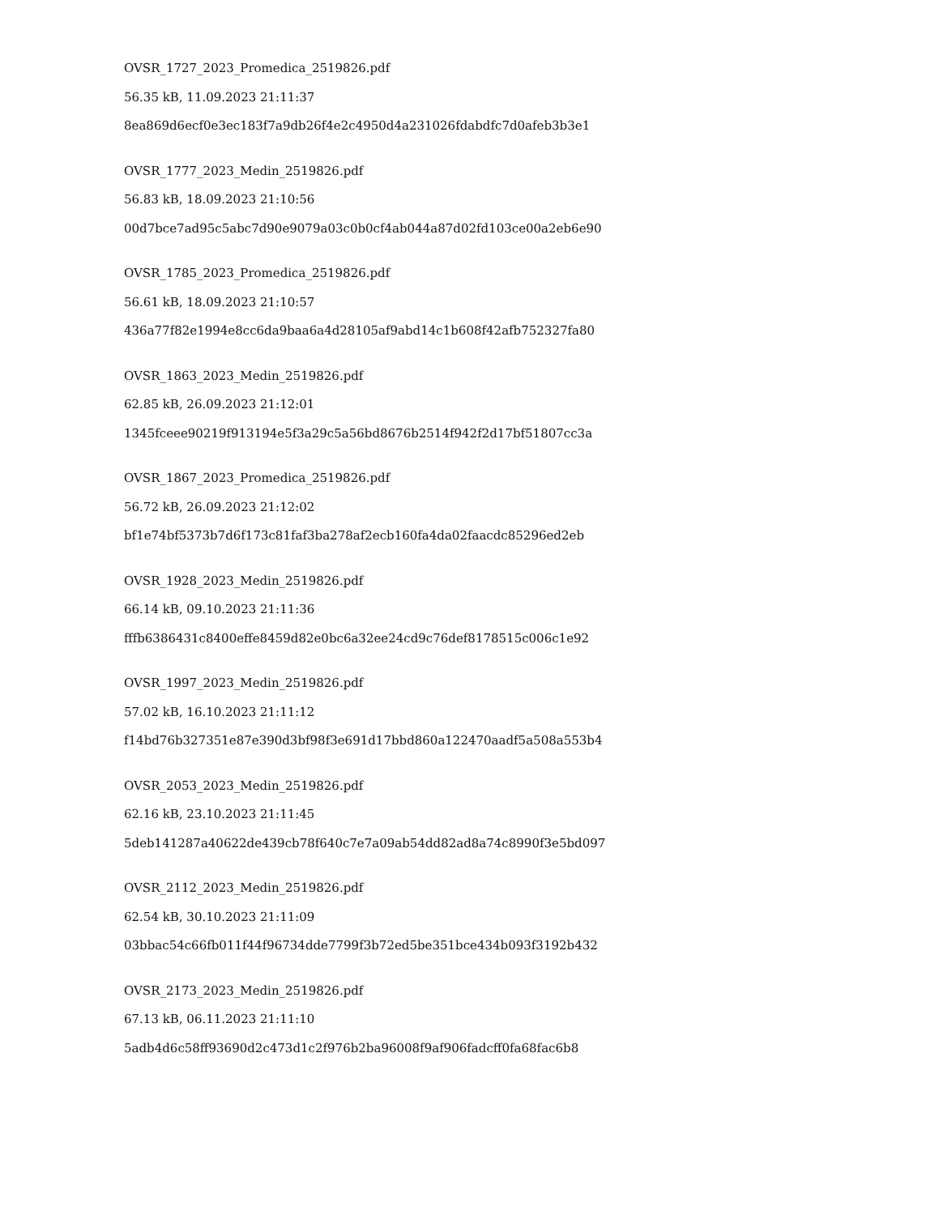OVSR_1727_2023_Promedica_2519826.pdf
56.35 kB, 11.09.2023 21:11:37
8ea869d6ecf0e3ec183f7a9db26f4e2c4950d4a231026fdabdfc7d0afeb3b3e1
OVSR_1777_2023_Medin_2519826.pdf
56.83 kB, 18.09.2023 21:10:56
00d7bce7ad95c5abc7d90e9079a03c0b0cf4ab044a87d02fd103ce00a2eb6e90
OVSR_1785_2023_Promedica_2519826.pdf
56.61 kB, 18.09.2023 21:10:57
436a77f82e1994e8cc6da9baa6a4d28105af9abd14c1b608f42afb752327fa80
OVSR_1863_2023_Medin_2519826.pdf
62.85 kB, 26.09.2023 21:12:01
1345fceee90219f913194e5f3a29c5a56bd8676b2514f942f2d17bf51807cc3a
OVSR_1867_2023_Promedica_2519826.pdf
56.72 kB, 26.09.2023 21:12:02
bf1e74bf5373b7d6f173c81faf3ba278af2ecb160fa4da02faacdc85296ed2eb
OVSR_1928_2023_Medin_2519826.pdf
66.14 kB, 09.10.2023 21:11:36
fffb6386431c8400effe8459d82e0bc6a32ee24cd9c76def8178515c006c1e92
OVSR_1997_2023_Medin_2519826.pdf
57.02 kB, 16.10.2023 21:11:12
f14bd76b327351e87e390d3bf98f3e691d17bbd860a122470aadf5a508a553b4
OVSR_2053_2023_Medin_2519826.pdf
62.16 kB, 23.10.2023 21:11:45
5deb141287a40622de439cb78f640c7e7a09ab54dd82ad8a74c8990f3e5bd097
OVSR_2112_2023_Medin_2519826.pdf
62.54 kB, 30.10.2023 21:11:09
03bbac54c66fb011f44f96734dde7799f3b72ed5be351bce434b093f3192b432
OVSR_2173_2023_Medin_2519826.pdf
67.13 kB, 06.11.2023 21:11:10
5adb4d6c58ff93690d2c473d1c2f976b2ba96008f9af906fadcff0fa68fac6b8